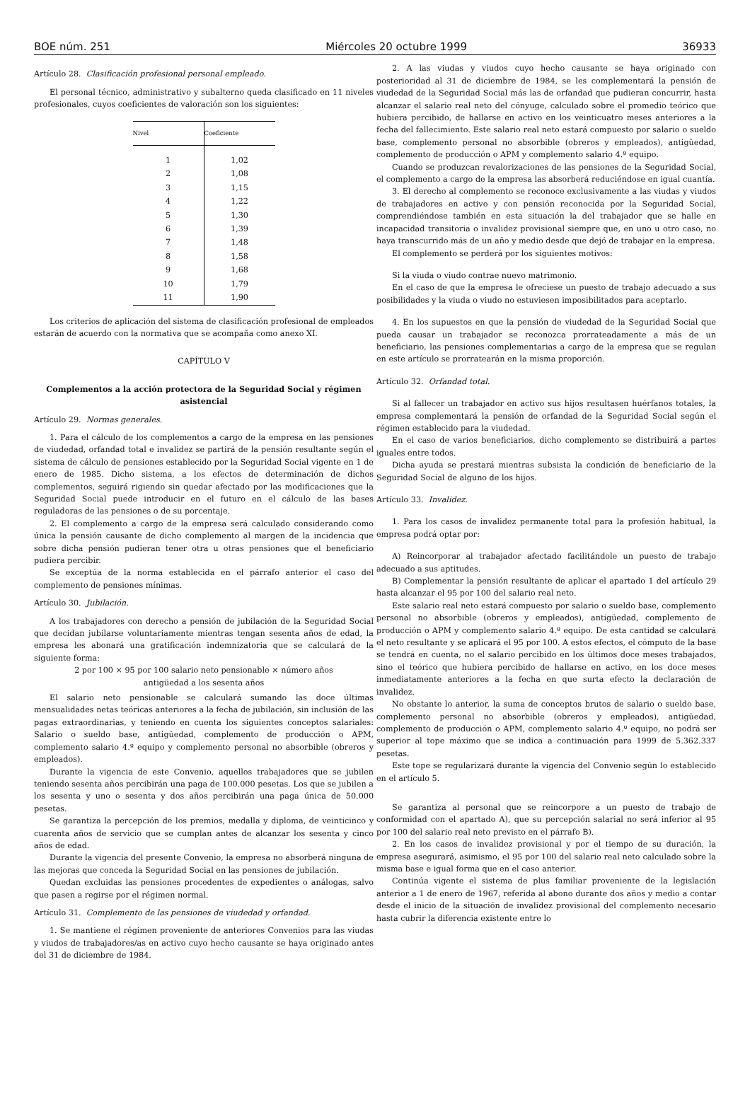BOE núm. 251 Miércoles 20 octubre 1999 36933
Artículo 28. Clasificación profesional personal empleado.
El personal técnico, administrativo y subalterno queda clasificado en 11 niveles profesionales, cuyos coeficientes de valoración son los siguientes:
| Nivel | Coeficiente |
| --- | --- |
| 1 | 1,02 |
| 2 | 1,08 |
| 3 | 1,15 |
| 4 | 1,22 |
| 5 | 1,30 |
| 6 | 1,39 |
| 7 | 1,48 |
| 8 | 1,58 |
| 9 | 1,68 |
| 10 | 1,79 |
| 11 | 1,90 |
Los criterios de aplicación del sistema de clasificación profesional de empleados estarán de acuerdo con la normativa que se acompaña como anexo XI.
CAPÍTULO V
Complementos a la acción protectora de la Seguridad Social y régimen asistencial
Artículo 29. Normas generales.
1. Para el cálculo de los complementos a cargo de la empresa en las pensiones de viudedad, orfandad total e invalidez se partirá de la pensión resultante según el sistema de cálculo de pensiones establecido por la Seguridad Social vigente en 1 de enero de 1985. Dicho sistema, a los efectos de determinación de dichos complementos, seguirá rigiendo sin quedar afectado por las modificaciones que la Seguridad Social puede introducir en el futuro en el cálculo de las bases reguladoras de las pensiones o de su porcentaje.
2. El complemento a cargo de la empresa será calculado considerando como única la pensión causante de dicho complemento al margen de la incidencia que sobre dicha pensión pudieran tener otra u otras pensiones que el beneficiario pudiera percibir.
Se exceptúa de la norma establecida en el párrafo anterior el caso del complemento de pensiones mínimas.
Artículo 30. Jubilación.
A los trabajadores con derecho a pensión de jubilación de la Seguridad Social que decidan jubilarse voluntariamente mientras tengan sesenta años de edad, la empresa les abonará una gratificación indemnizatoria que se calculará de la siguiente forma:
2 por 100 × 95 por 100 salario neto pensionable × número años
antigüedad a los sesenta años
El salario neto pensionable se calculará sumando las doce últimas mensualidades netas teóricas anteriores a la fecha de jubilación, sin inclusión de las pagas extraordinarias, y teniendo en cuenta los siguientes conceptos salariales: Salario o sueldo base, antigüedad, complemento de producción o APM, complemento salario 4.º equipo y complemento personal no absorbible (obreros y empleados).
Durante la vigencia de este Convenio, aquellos trabajadores que se jubilen teniendo sesenta años percibirán una paga de 100.000 pesetas. Los que se jubilen a los sesenta y uno o sesenta y dos años percibirán una paga única de 50.000 pesetas.
Se garantiza la percepción de los premios, medalla y diploma, de veinticinco y cuarenta años de servicio que se cumplan antes de alcanzar los sesenta y cinco años de edad.
Durante la vigencia del presente Convenio, la empresa no absorberá ninguna de las mejoras que conceda la Seguridad Social en las pensiones de jubilación.
Quedan excluidas las pensiones procedentes de expedientes o análogas, salvo que pasen a regirse por el régimen normal.
Artículo 31. Complemento de las pensiones de viudedad y orfandad.
1. Se mantiene el régimen proveniente de anteriores Convenios para las viudas y viudos de trabajadores/as en activo cuyo hecho causante se haya originado antes del 31 de diciembre de 1984.
2. A las viudas y viudos cuyo hecho causante se haya originado con posterioridad al 31 de diciembre de 1984, se les complementará la pensión de viudedad de la Seguridad Social más las de orfandad que pudieran concurrir, hasta alcanzar el salario real neto del cónyuge, calculado sobre el promedio teórico que hubiera percibido, de hallarse en activo en los veinticuatro meses anteriores a la fecha del fallecimiento. Este salario real neto estará compuesto por salario o sueldo base, complemento personal no absorbible (obreros y empleados), antigüedad, complemento de producción o APM y complemento salario 4.º equipo.
Cuando se produzcan revalorizaciones de las pensiones de la Seguridad Social, el complemento a cargo de la empresa las absorberá reduciéndose en igual cuantía.
3. El derecho al complemento se reconoce exclusivamente a las viudas y viudos de trabajadores en activo y con pensión reconocida por la Seguridad Social, comprendiéndose también en esta situación la del trabajador que se halle en incapacidad transitoria o invalidez provisional siempre que, en uno u otro caso, no haya transcurrido más de un año y medio desde que dejó de trabajar en la empresa.
El complemento se perderá por los siguientes motivos:
Si la viuda o viudo contrae nuevo matrimonio.
En el caso de que la empresa le ofreciese un puesto de trabajo adecuado a sus posibilidades y la viuda o viudo no estuviesen imposibilitados para aceptarlo.
4. En los supuestos en que la pensión de viudedad de la Seguridad Social que pueda causar un trabajador se reconozca prorrateadamente a más de un beneficiario, las pensiones complementarias a cargo de la empresa que se regulan en este artículo se prorratearán en la misma proporción.
Artículo 32. Orfandad total.
Si al fallecer un trabajador en activo sus hijos resultasen huérfanos totales, la empresa complementará la pensión de orfandad de la Seguridad Social según el régimen establecido para la viudedad.
En el caso de varios beneficiarios, dicho complemento se distribuirá a partes iguales entre todos.
Dicha ayuda se prestará mientras subsista la condición de beneficiario de la Seguridad Social de alguno de los hijos.
Artículo 33. Invalidez.
1. Para los casos de invalidez permanente total para la profesión habitual, la empresa podrá optar por:
A) Reincorporar al trabajador afectado facilitándole un puesto de trabajo adecuado a sus aptitudes.
B) Complementar la pensión resultante de aplicar el apartado 1 del artículo 29 hasta alcanzar el 95 por 100 del salario real neto.
Este salario real neto estará compuesto por salario o sueldo base, complemento personal no absorbible (obreros y empleados), antigüedad, complemento de producción o APM y complemento salario 4.º equipo. De esta cantidad se calculará el neto resultante y se aplicará el 95 por 100. A estos efectos, el cómputo de la base se tendrá en cuenta, no el salario percibido en los últimos doce meses trabajados, sino el teórico que hubiera percibido de hallarse en activo, en los doce meses inmediatamente anteriores a la fecha en que surta efecto la declaración de invalidez.
No obstante lo anterior, la suma de conceptos brutos de salario o sueldo base, complemento personal no absorbible (obreros y empleados), antigüedad, complemento de producción o APM, complemento salario 4.º equipo, no podrá ser superior al tope máximo que se indica a continuación para 1999 de 5.362.337 pesetas.
Este tope se regularizará durante la vigencia del Convenio según lo establecido en el artículo 5.
Se garantiza al personal que se reincorpore a un puesto de trabajo de conformidad con el apartado A), que su percepción salarial no será inferior al 95 por 100 del salario real neto previsto en el párrafo B).
2. En los casos de invalidez provisional y por el tiempo de su duración, la empresa asegurará, asimismo, el 95 por 100 del salario real neto calculado sobre la misma base e igual forma que en el caso anterior.
Continúa vigente el sistema de plus familiar proveniente de la legislación anterior a 1 de enero de 1967, referida al abono durante dos años y medio a contar desde el inicio de la situación de invalidez provisional del complemento necesario hasta cubrir la diferencia existente entre lo